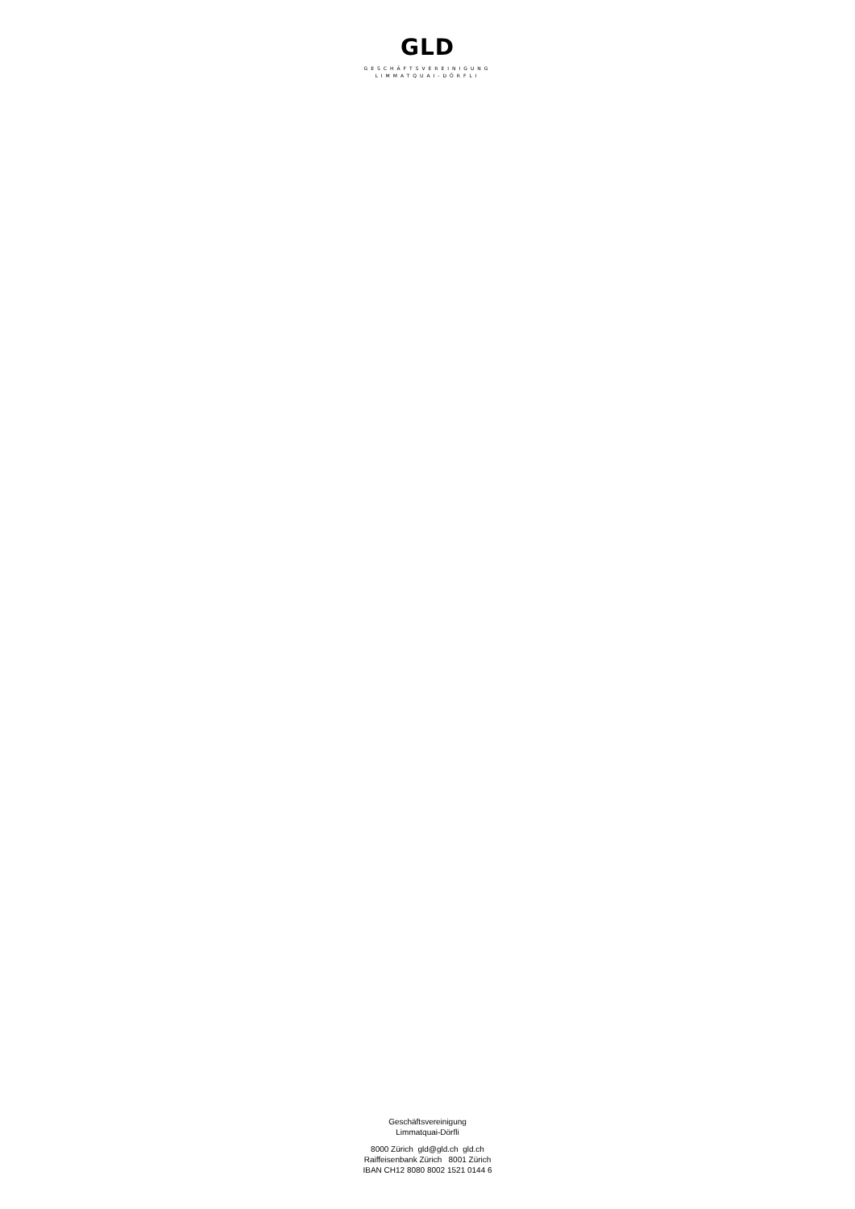GLD
GESCHÄFTSVEREINIGUNG
LIMMATQUAI-DÖRFLI
Geschäftsvereinigung
Limmatquai-Dörfli
8000 Zürich gld@gld.ch gld.ch
Raiffeisenbank Zürich 8001 Zürich
IBAN CH12 8080 8002 1521 0144 6